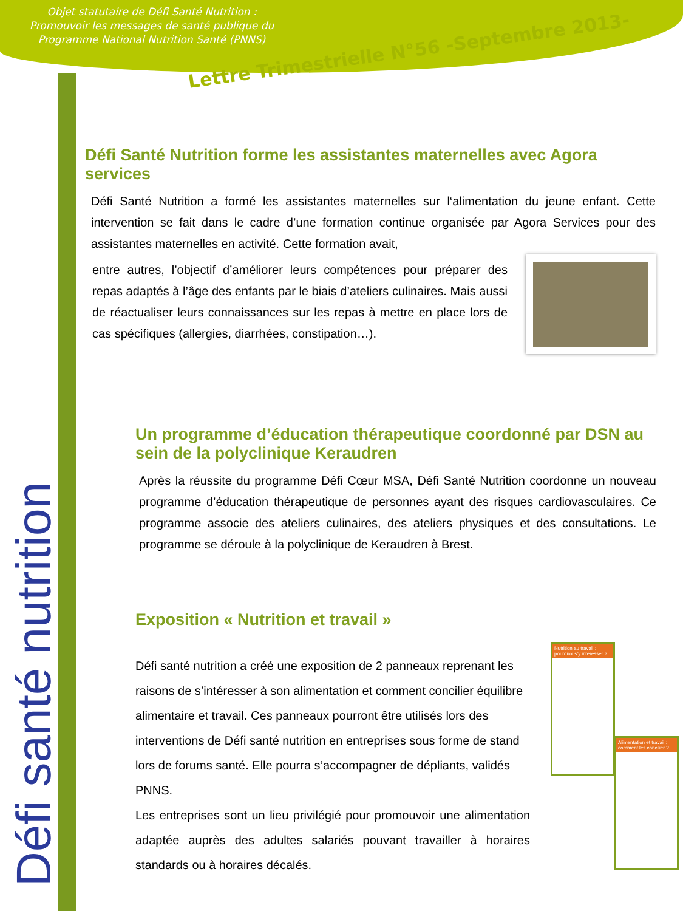Objet statutaire de Défi Santé Nutrition :
Promouvoir les messages de santé publique du
Programme National Nutrition Santé (PNNS)
Lettre Trimestrielle N°56 -Septembre 2013-
Défi santé nutrition
Défi Santé Nutrition forme les assistantes maternelles avec Agora services
Défi Santé Nutrition a formé les assistantes maternelles sur l‘alimentation du jeune enfant. Cette intervention se fait dans le cadre d’une formation continue organisée par Agora Services pour des assistantes maternelles en activité. Cette formation avait,
entre autres, l’objectif d’améliorer leurs compétences pour préparer des repas adaptés à l’âge des enfants par le biais d’ateliers culinaires. Mais aussi de réactualiser leurs connaissances sur les repas à mettre en place lors de cas spécifiques (allergies, diarrhées, constipation…).
Un programme d’éducation thérapeutique coordonné par DSN au sein de la polyclinique Keraudren
Après la réussite du programme Défi Cœur MSA, Défi Santé Nutrition coordonne un nouveau programme d’éducation thérapeutique de personnes ayant des risques cardiovasculaires. Ce programme associe des ateliers culinaires, des ateliers physiques et des consultations. Le programme se déroule à la polyclinique de Keraudren à Brest.
Exposition « Nutrition et travail »
Défi santé nutrition a créé une exposition de 2 panneaux reprenant les raisons de s’intéresser à son alimentation et comment concilier équilibre alimentaire et travail. Ces panneaux pourront être utilisés lors des interventions de Défi santé nutrition en entreprises sous forme de stand lors de forums santé. Elle pourra s’accompagner de dépliants, validés PNNS.
Les entreprises sont un lieu privilégié pour promouvoir une alimentation adaptée auprès des adultes salariés pouvant travailler à horaires standards ou à horaires décalés.
Nutrition au travail : pourquoi s’y intéresser ?
Alimentation et travail : comment les concilier ?